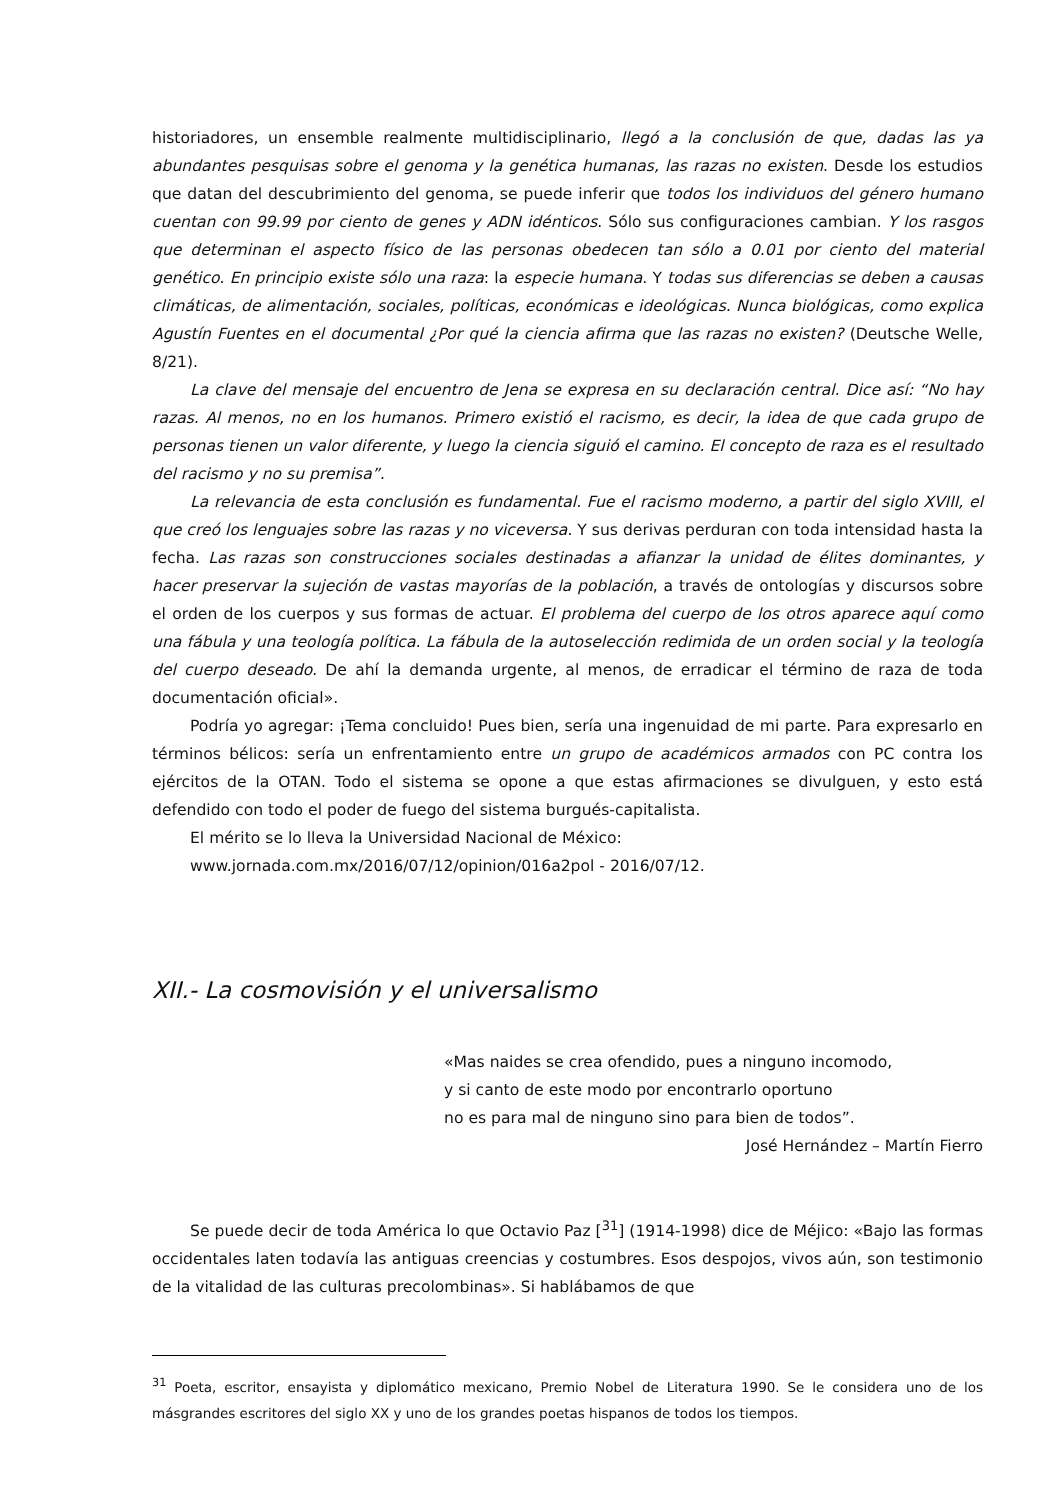historiadores, un ensemble realmente multidisciplinario, llegó a la conclusión de que, dadas las ya abundantes pesquisas sobre el genoma y la genética humanas, las razas no existen. Desde los estudios que datan del descubrimiento del genoma, se puede inferir que todos los individuos del género humano cuentan con 99.99 por ciento de genes y ADN idénticos. Sólo sus configuraciones cambian. Y los rasgos que determinan el aspecto físico de las personas obedecen tan sólo a 0.01 por ciento del material genético. En principio existe sólo una raza: la especie humana. Y todas sus diferencias se deben a causas climáticas, de alimentación, sociales, políticas, económicas e ideológicas. Nunca biológicas, como explica Agustín Fuentes en el documental ¿Por qué la ciencia afirma que las razas no existen? (Deutsche Welle, 8/21).
La clave del mensaje del encuentro de Jena se expresa en su declaración central. Dice así: “No hay razas. Al menos, no en los humanos. Primero existió el racismo, es decir, la idea de que cada grupo de personas tienen un valor diferente, y luego la ciencia siguió el camino. El concepto de raza es el resultado del racismo y no su premisa”.
La relevancia de esta conclusión es fundamental. Fue el racismo moderno, a partir del siglo XVIII, el que creó los lenguajes sobre las razas y no viceversa. Y sus derivas perduran con toda intensidad hasta la fecha. Las razas son construcciones sociales destinadas a afianzar la unidad de élites dominantes, y hacer preservar la sujeción de vastas mayorías de la población, a través de ontologías y discursos sobre el orden de los cuerpos y sus formas de actuar. El problema del cuerpo de los otros aparece aquí como una fábula y una teología política. La fábula de la autoselección redimida de un orden social y la teología del cuerpo deseado. De ahí la demanda urgente, al menos, de erradicar el término de raza de toda documentación oficial».
Podría yo agregar: ¡Tema concluido! Pues bien, sería una ingenuidad de mi parte. Para expresarlo en términos bélicos: sería un enfrentamiento entre un grupo de académicos armados con PC contra los ejércitos de la OTAN. Todo el sistema se opone a que estas afirmaciones se divulguen, y esto está defendido con todo el poder de fuego del sistema burgués-capitalista.
El mérito se lo lleva la Universidad Nacional de México:
www.jornada.com.mx/2016/07/12/opinion/016a2pol - 2016/07/12.
XII.- La cosmovisión y el universalismo
«Mas naides se crea ofendido, pues a ninguno incomodo,
y si canto de este modo por encontrarlo oportuno
no es para mal de ninguno sino para bien de todos”.
José Hernández – Martín Fierro
Se puede decir de toda América lo que Octavio Paz [<sup>31</sup>] (1914-1998) dice de Méjico: «Bajo las formas occidentales laten todavía las antiguas creencias y costumbres. Esos despojos, vivos aún, son testimonio de la vitalidad de las culturas precolombinas». Si hablábamos de que
<sup>31</sup> Poeta, escritor, ensayista y diplomático mexicano, Premio Nobel de Literatura 1990. Se le considera uno de los másgrandes escritores del siglo XX y uno de los grandes poetas hispanos de todos los tiempos.